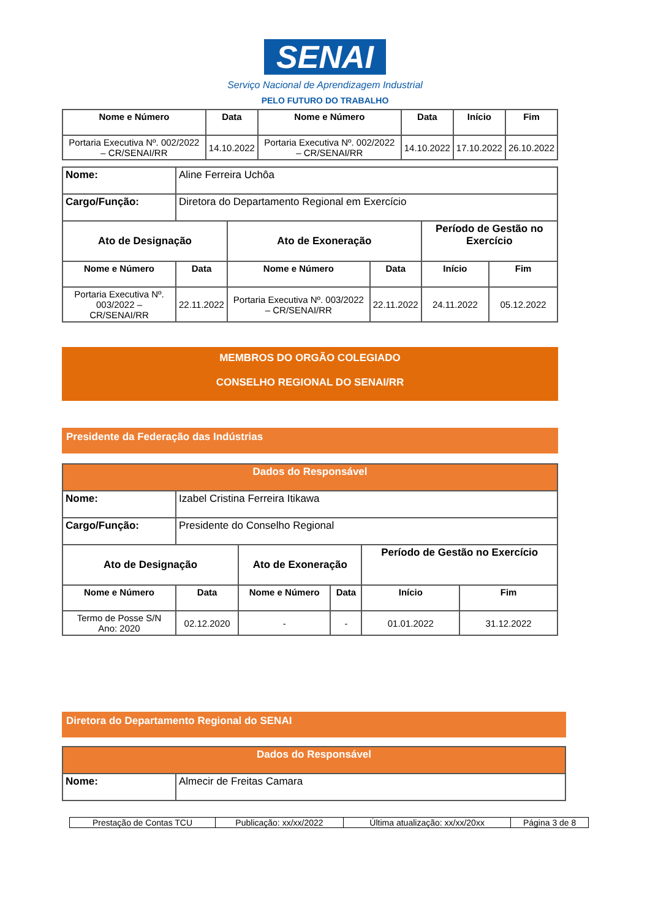SENAI
Serviço Nacional de Aprendizagem Industrial
PELO FUTURO DO TRABALHO
| Nome e Número | Data | Nome e Número | Data | Início | Fim |
| --- | --- | --- | --- | --- | --- |
| Portaria Executiva Nº. 002/2022 – CR/SENAI/RR | 14.10.2022 | Portaria Executiva Nº. 002/2022 – CR/SENAI/RR | 14.10.2022 | 17.10.2022 | 26.10.2022 |
| Nome: | Aline Ferreira Uchôa | | | | |
| Cargo/Função: | Diretora do Departamento Regional em Exercício | | | | |
| Ato de Designação | | Ato de Exoneração | | Período de Gestão no Exercício | |
| Nome e Número | Data | Nome e Número | Data | Início | Fim |
| Portaria Executiva Nº. 003/2022 – CR/SENAI/RR | 22.11.2022 | Portaria Executiva Nº. 003/2022 – CR/SENAI/RR | 22.11.2022 | 24.11.2022 | 05.12.2022 |
MEMBROS DO ORGÃO COLEGIADO
CONSELHO REGIONAL DO SENAI/RR
Presidente da Federação das Indústrias
| Dados do Responsável | | | | | |
| --- | --- | --- | --- | --- | --- |
| Nome: | Izabel Cristina Ferreira Itikawa | | | | |
| Cargo/Função: | Presidente do Conselho Regional | | | | |
| Ato de Designação | | Ato de Exoneração | | Período de Gestão no Exercício | |
| Nome e Número | Data | Nome e Número | Data | Início | Fim |
| Termo de Posse S/N Ano: 2020 | 02.12.2020 | - | - | 01.01.2022 | 31.12.2022 |
Diretora do Departamento Regional do SENAI
| Dados do Responsável | |
| --- | --- |
| Nome: | Almecir de Freitas Camara |
| Prestação de Contas TCU | Publicação: xx/xx/2022 | Última atualização: xx/xx/20xx | Página 3 de 8 |